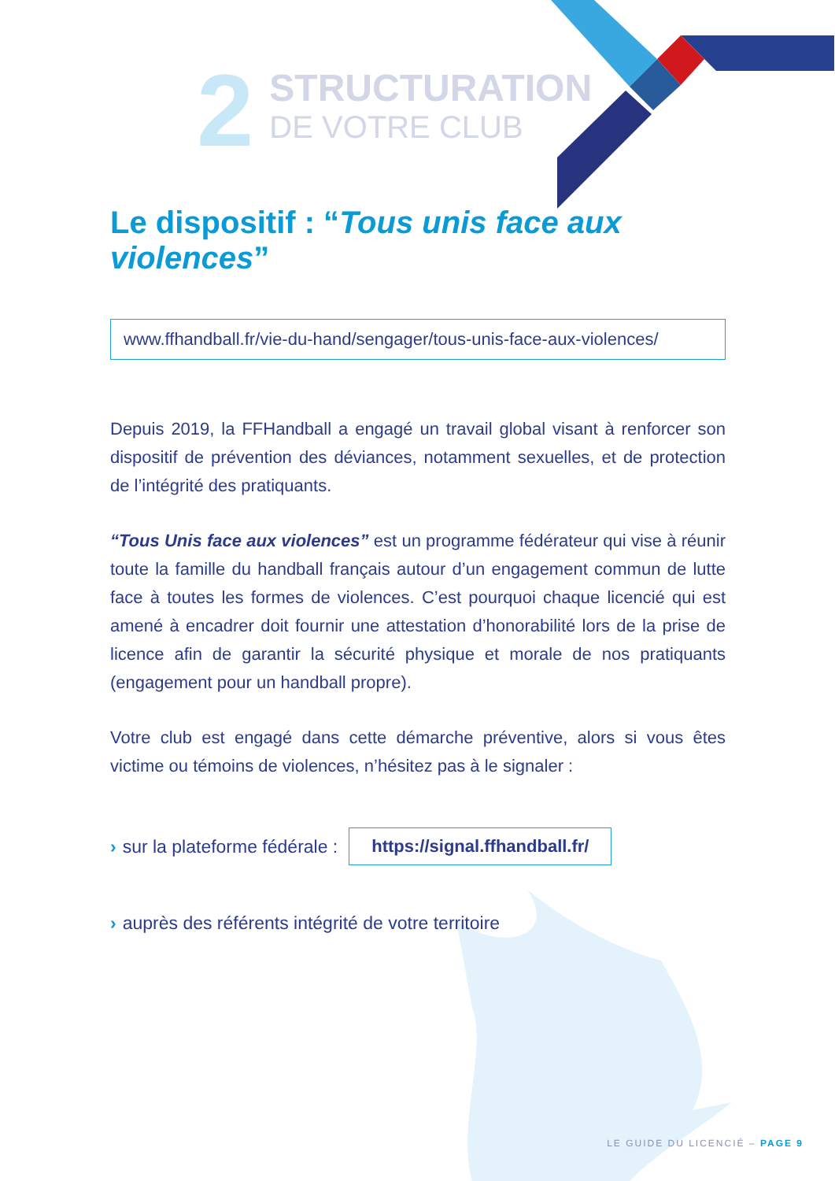2
STRUCTURATION
DE VOTRE CLUB
Le dispositif : “Tous unis face aux violences”
www.ffhandball.fr/vie-du-hand/sengager/tous-unis-face-aux-violences/
Depuis 2019, la FFHandball a engagé un travail global visant à renforcer son dispositif de prévention des déviances, notamment sexuelles, et de protection de l’intégrité des pratiquants.
“Tous Unis face aux violences” est un programme fédérateur qui vise à réunir toute la famille du handball français autour d’un engagement commun de lutte face à toutes les formes de violences. C’est pourquoi chaque licencié qui est amené à encadrer doit fournir une attestation d’honorabilité lors de la prise de licence afin de garantir la sécurité physique et morale de nos pratiquants (engagement pour un handball propre).
Votre club est engagé dans cette démarche préventive, alors si vous êtes victime ou témoins de violences, n’hésitez pas à le signaler :
› sur la plateforme fédérale : https://signal.ffhandball.fr/
› auprès des référents intégrité de votre territoire
LE GUIDE DU LICENCIÉ – PAGE 9